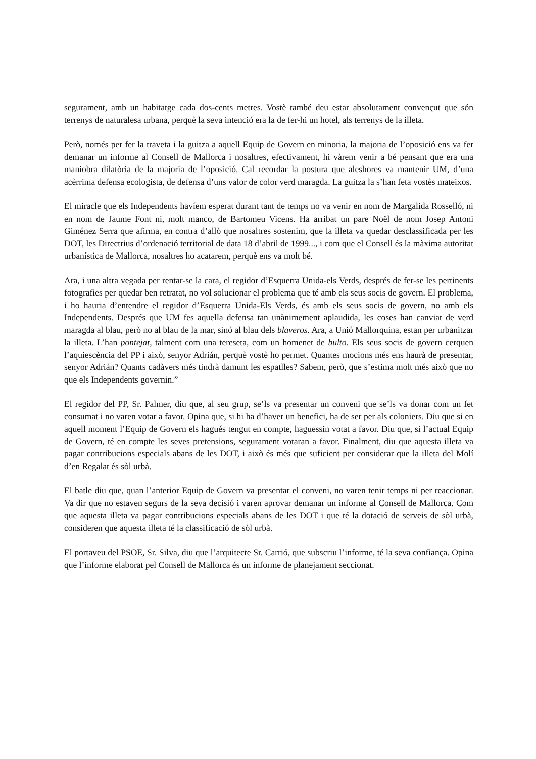segurament, amb un habitatge cada dos-cents metres. Vostè també deu estar absolutament convençut que són terrenys de naturalesa urbana, perquè la seva intenció era la de fer-hi un hotel, als terrenys de la illeta.
Però, només per fer la traveta i la guitza a aquell Equip de Govern en minoria, la majoria de l’oposició ens va fer demanar un informe al Consell de Mallorca i nosaltres, efectivament, hi vàrem venir a bé pensant que era una maniobra dilatòria de la majoria de l’oposició. Cal recordar la postura que aleshores va mantenir UM, d’una acèrrima defensa ecologista, de defensa d’uns valor de color verd maragda. La guitza la s’han feta vostès mateixos.
El miracle que els Independents havíem esperat durant tant de temps no va venir en nom de Margalida Rosselló, ni en nom de Jaume Font ni, molt manco, de Bartomeu Vicens. Ha arribat un pare Noël de nom Josep Antoni Giménez Serra que afirma, en contra d’allò que nosaltres sostenim, que la illeta va quedar desclassificada per les DOT, les Directrius d’ordenació territorial de data 18 d’abril de 1999..., i com que el Consell és la màxima autoritat urbanística de Mallorca, nosaltres ho acatarem, perquè ens va molt bé.
Ara, i una altra vegada per rentar-se la cara, el regidor d’Esquerra Unida-els Verds, després de fer-se les pertinents fotografies per quedar ben retratat, no vol solucionar el problema que té amb els seus socis de govern. El problema, i ho hauria d’entendre el regidor d’Esquerra Unida-Els Verds, és amb els seus socis de govern, no amb els Independents. Després que UM fes aquella defensa tan unànimement aplaudida, les coses han canviat de verd maragda al blau, però no al blau de la mar, sinó al blau dels blaveros. Ara, a Unió Mallorquina, estan per urbanitzar la illeta. L’han pontejat, talment com una tereseta, com un homenet de bulto. Els seus socis de govern cerquen l’aquiescència del PP i això, senyor Adrián, perquè vostè ho permet. Quantes mocions més ens haurà de presentar, senyor Adrián? Quants cadàvers més tindrà damunt les espatlles? Sabem, però, que s’estima molt més això que no que els Independents governin.”
El regidor del PP, Sr. Palmer, diu que, al seu grup, se’ls va presentar un conveni que se’ls va donar com un fet consumat i no varen votar a favor. Opina que, si hi ha d’haver un benefici, ha de ser per als coloniers. Diu que si en aquell moment l’Equip de Govern els hagués tengut en compte, haguessin votat a favor. Diu que, si l’actual Equip de Govern, té en compte les seves pretensions, segurament votaran a favor. Finalment, diu que aquesta illeta va pagar contribucions especials abans de les DOT, i això és més que suficient per considerar que la illeta del Molí d’en Regalat és sòl urbà.
El batle diu que, quan l’anterior Equip de Govern va presentar el conveni, no varen tenir temps ni per reaccionar. Va dir que no estaven segurs de la seva decisió i varen aprovar demanar un informe al Consell de Mallorca. Com que aquesta illeta va pagar contribucions especials abans de les DOT i que té la dotació de serveis de sòl urbà, consideren que aquesta illeta té la classificació de sòl urbà.
El portaveu del PSOE, Sr. Silva, diu que l’arquitecte Sr. Carrió, que subscriu l’informe, té la seva confiança. Opina que l’informe elaborat pel Consell de Mallorca és un informe de planejament seccionat.